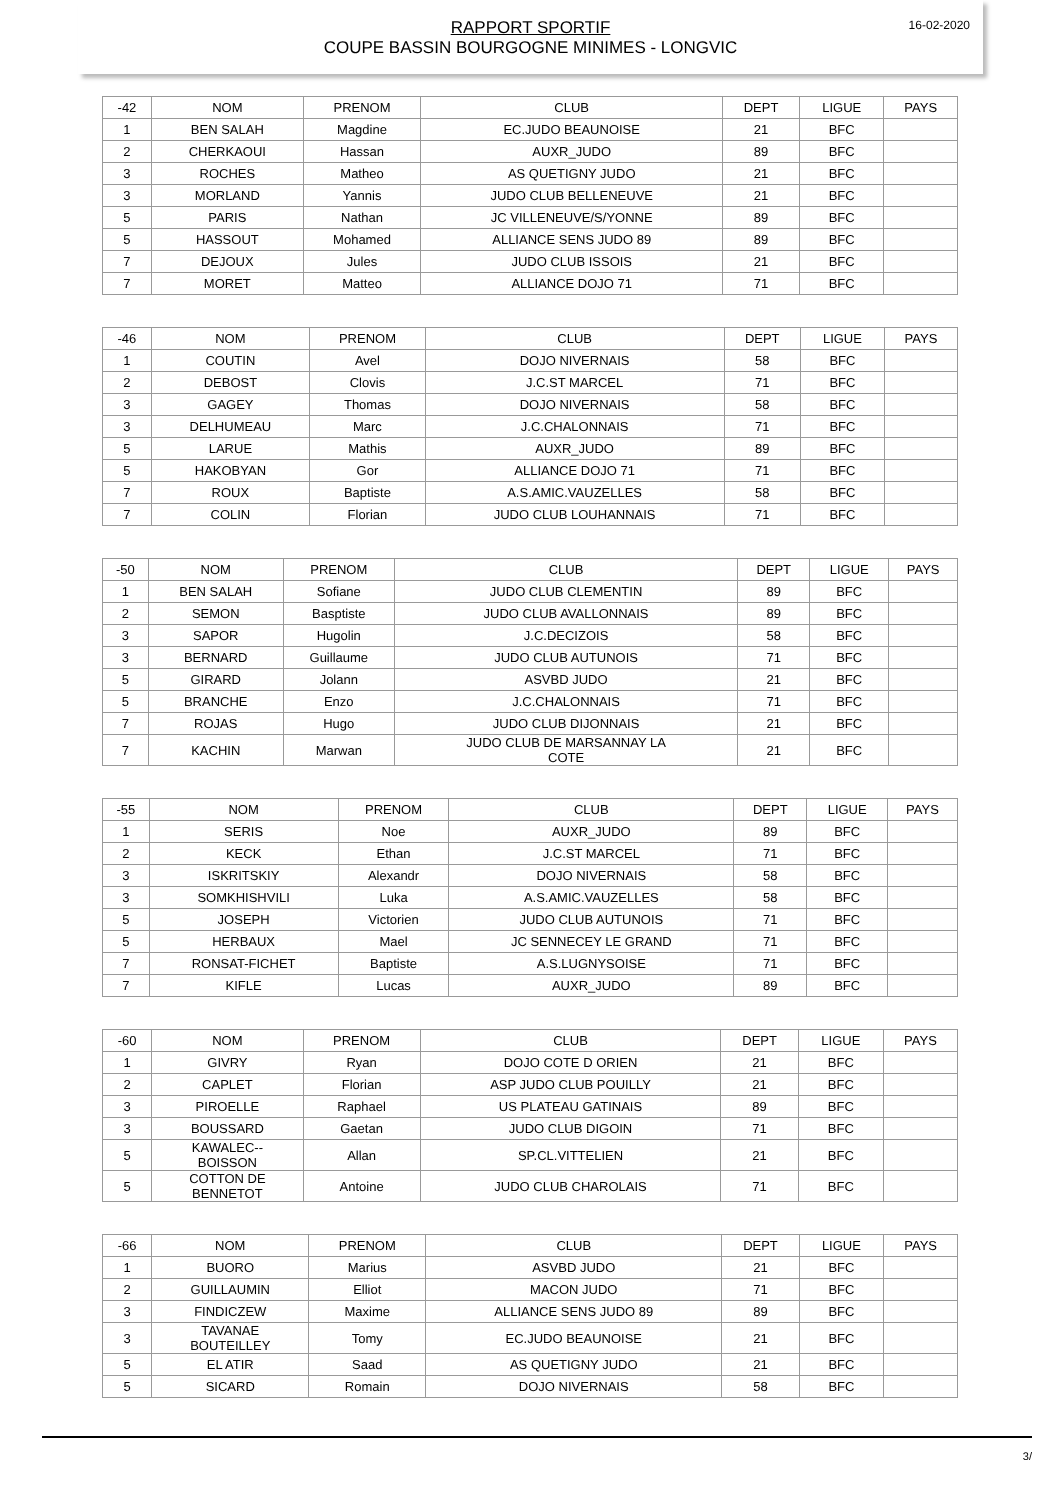RAPPORT SPORTIF
COUPE BASSIN BOURGOGNE MINIMES - LONGVIC
16-02-2020
| -42 | NOM | PRENOM | CLUB | DEPT | LIGUE | PAYS |
| --- | --- | --- | --- | --- | --- | --- |
| 1 | BEN SALAH | Magdine | EC.JUDO BEAUNOISE | 21 | BFC | |
| 2 | CHERKAOUI | Hassan | AUXR_JUDO | 89 | BFC | |
| 3 | ROCHES | Matheo | AS QUETIGNY JUDO | 21 | BFC | |
| 3 | MORLAND | Yannis | JUDO CLUB BELLENEUVE | 21 | BFC | |
| 5 | PARIS | Nathan | JC VILLENEUVE/S/YONNE | 89 | BFC | |
| 5 | HASSOUT | Mohamed | ALLIANCE SENS JUDO 89 | 89 | BFC | |
| 7 | DEJOUX | Jules | JUDO CLUB ISSOIS | 21 | BFC | |
| 7 | MORET | Matteo | ALLIANCE DOJO 71 | 71 | BFC | |
| -46 | NOM | PRENOM | CLUB | DEPT | LIGUE | PAYS |
| --- | --- | --- | --- | --- | --- | --- |
| 1 | COUTIN | Avel | DOJO NIVERNAIS | 58 | BFC | |
| 2 | DEBOST | Clovis | J.C.ST MARCEL | 71 | BFC | |
| 3 | GAGEY | Thomas | DOJO NIVERNAIS | 58 | BFC | |
| 3 | DELHUMEAU | Marc | J.C.CHALONNAIS | 71 | BFC | |
| 5 | LARUE | Mathis | AUXR_JUDO | 89 | BFC | |
| 5 | HAKOBYAN | Gor | ALLIANCE DOJO 71 | 71 | BFC | |
| 7 | ROUX | Baptiste | A.S.AMIC.VAUZELLES | 58 | BFC | |
| 7 | COLIN | Florian | JUDO CLUB LOUHANNAIS | 71 | BFC | |
| -50 | NOM | PRENOM | CLUB | DEPT | LIGUE | PAYS |
| --- | --- | --- | --- | --- | --- | --- |
| 1 | BEN SALAH | Sofiane | JUDO CLUB CLEMENTIN | 89 | BFC | |
| 2 | SEMON | Basptiste | JUDO CLUB AVALLONNAIS | 89 | BFC | |
| 3 | SAPOR | Hugolin | J.C.DECIZOIS | 58 | BFC | |
| 3 | BERNARD | Guillaume | JUDO CLUB AUTUNOIS | 71 | BFC | |
| 5 | GIRARD | Jolann | ASVBD JUDO | 21 | BFC | |
| 5 | BRANCHE | Enzo | J.C.CHALONNAIS | 71 | BFC | |
| 7 | ROJAS | Hugo | JUDO CLUB DIJONNAIS | 21 | BFC | |
| 7 | KACHIN | Marwan | JUDO CLUB DE MARSANNAY LA COTE | 21 | BFC | |
| -55 | NOM | PRENOM | CLUB | DEPT | LIGUE | PAYS |
| --- | --- | --- | --- | --- | --- | --- |
| 1 | SERIS | Noe | AUXR_JUDO | 89 | BFC | |
| 2 | KECK | Ethan | J.C.ST MARCEL | 71 | BFC | |
| 3 | ISKRITSKIY | Alexandr | DOJO NIVERNAIS | 58 | BFC | |
| 3 | SOMKHISHVILI | Luka | A.S.AMIC.VAUZELLES | 58 | BFC | |
| 5 | JOSEPH | Victorien | JUDO CLUB AUTUNOIS | 71 | BFC | |
| 5 | HERBAUX | Mael | JC SENNECEY LE GRAND | 71 | BFC | |
| 7 | RONSAT-FICHET | Baptiste | A.S.LUGNYSOISE | 71 | BFC | |
| 7 | KIFLE | Lucas | AUXR_JUDO | 89 | BFC | |
| -60 | NOM | PRENOM | CLUB | DEPT | LIGUE | PAYS |
| --- | --- | --- | --- | --- | --- | --- |
| 1 | GIVRY | Ryan | DOJO COTE D ORIEN | 21 | BFC | |
| 2 | CAPLET | Florian | ASP JUDO CLUB POUILLY | 21 | BFC | |
| 3 | PIROELLE | Raphael | US PLATEAU GATINAIS | 89 | BFC | |
| 3 | BOUSSARD | Gaetan | JUDO CLUB DIGOIN | 71 | BFC | |
| 5 | KAWALEC-- BOISSON | Allan | SP.CL.VITTELIEN | 21 | BFC | |
| 5 | COTTON DE BENNETOT | Antoine | JUDO CLUB CHAROLAIS | 71 | BFC | |
| -66 | NOM | PRENOM | CLUB | DEPT | LIGUE | PAYS |
| --- | --- | --- | --- | --- | --- | --- |
| 1 | BUORO | Marius | ASVBD JUDO | 21 | BFC | |
| 2 | GUILLAUMIN | Elliot | MACON JUDO | 71 | BFC | |
| 3 | FINDICZEW | Maxime | ALLIANCE SENS JUDO 89 | 89 | BFC | |
| 3 | TAVANAE BOUTEILLEY | Tomy | EC.JUDO BEAUNOISE | 21 | BFC | |
| 5 | EL ATIR | Saad | AS QUETIGNY JUDO | 21 | BFC | |
| 5 | SICARD | Romain | DOJO NIVERNAIS | 58 | BFC | |
3/